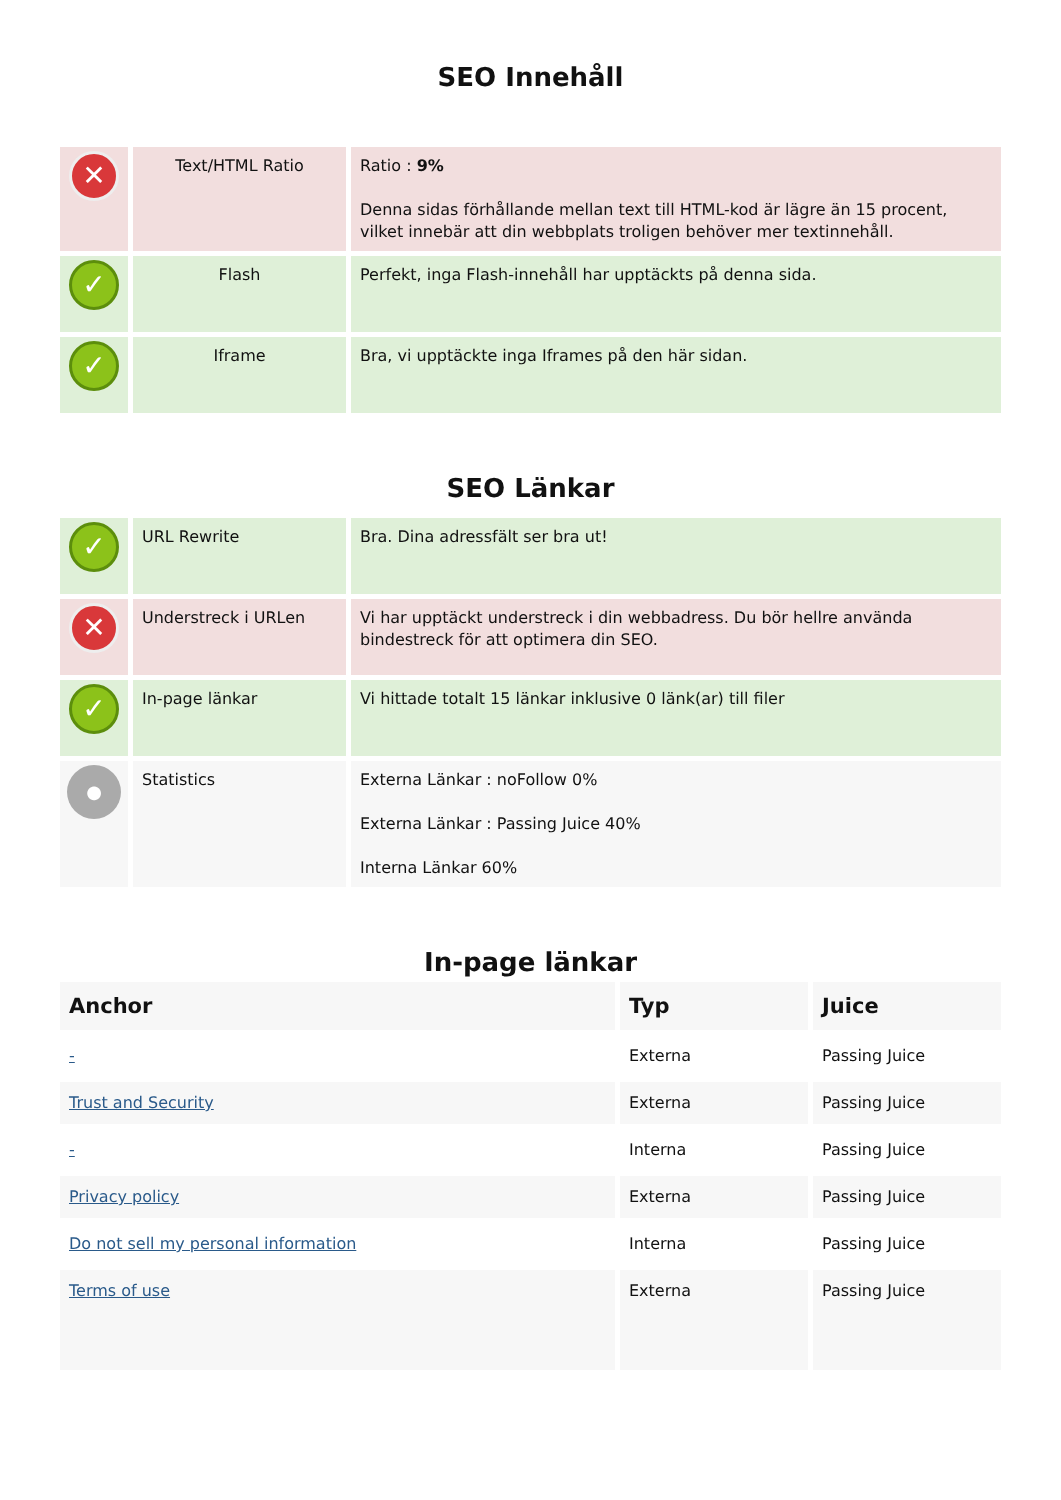SEO Innehåll
| ✕ | Text/HTML Ratio | Ratio : 9% Denna sidas förhållande mellan text till HTML-kod är lägre än 15 procent, vilket innebär att din webbplats troligen behöver mer textinnehåll. |
| ✓ | Flash | Perfekt, inga Flash-innehåll har upptäckts på denna sida. |
| ✓ | Iframe | Bra, vi upptäckte inga Iframes på den här sidan. |
SEO Länkar
| ✓ | URL Rewrite | Bra. Dina adressfält ser bra ut! |
| ✕ | Understreck i URLen | Vi har upptäckt understreck i din webbadress. Du bör hellre använda bindestreck för att optimera din SEO. |
| ✓ | In-page länkar | Vi hittade totalt 15 länkar inklusive 0 länk(ar) till filer |
| ● | Statistics | Externa Länkar : noFollow 0% Externa Länkar : Passing Juice 40% Interna Länkar 60% |
In-page länkar
| Anchor | Typ | Juice |
| --- | --- | --- |
| - | Externa | Passing Juice |
| Trust and Security | Externa | Passing Juice |
| - | Interna | Passing Juice |
| Privacy policy | Externa | Passing Juice |
| Do not sell my personal information | Interna | Passing Juice |
| Terms of use | Externa | Passing Juice |